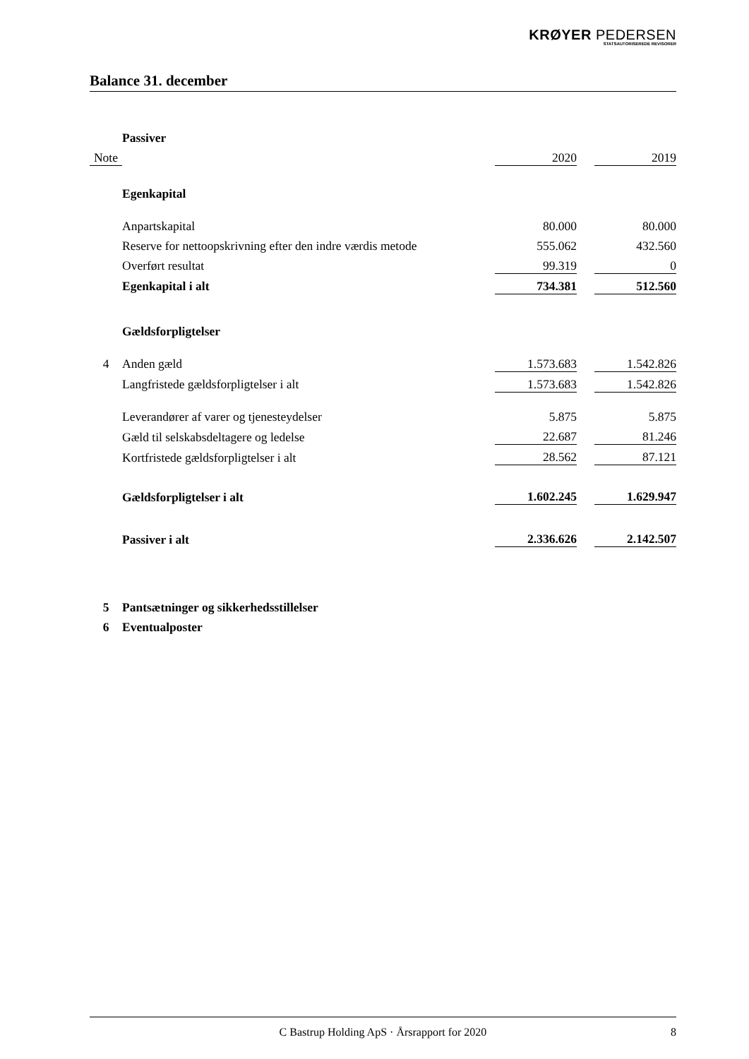KRØYER PEDERSEN
STATSAUTORISEREDE REVISORER
Balance 31. december
| | Passiver | | | |
| Note | | 2020 | | 2019 |
| | Egenkapital | | | |
| | Anpartskapital | 80.000 | | 80.000 |
| | Reserve for nettoopskrivning efter den indre værdis metode | 555.062 | | 432.560 |
| | Overført resultat | 99.319 | | 0 |
| | Egenkapital i alt | 734.381 | | 512.560 |
| | Gældsforpligtelser | | | |
| 4 | Anden gæld | 1.573.683 | | 1.542.826 |
| | Langfristede gældsforpligtelser i alt | 1.573.683 | | 1.542.826 |
| | Leverandører af varer og tjenesteydelser | 5.875 | | 5.875 |
| | Gæld til selskabsdeltagere og ledelse | 22.687 | | 81.246 |
| | Kortfristede gældsforpligtelser i alt | 28.562 | | 87.121 |
| | Gældsforpligtelser i alt | 1.602.245 | | 1.629.947 |
| | Passiver i alt | 2.336.626 | | 2.142.507 |
| 5 | Pantsætninger og sikkerhedsstillelser | | | |
| 6 | Eventualposter | | | |
C Bastrup Holding ApS · Årsrapport for 2020 8